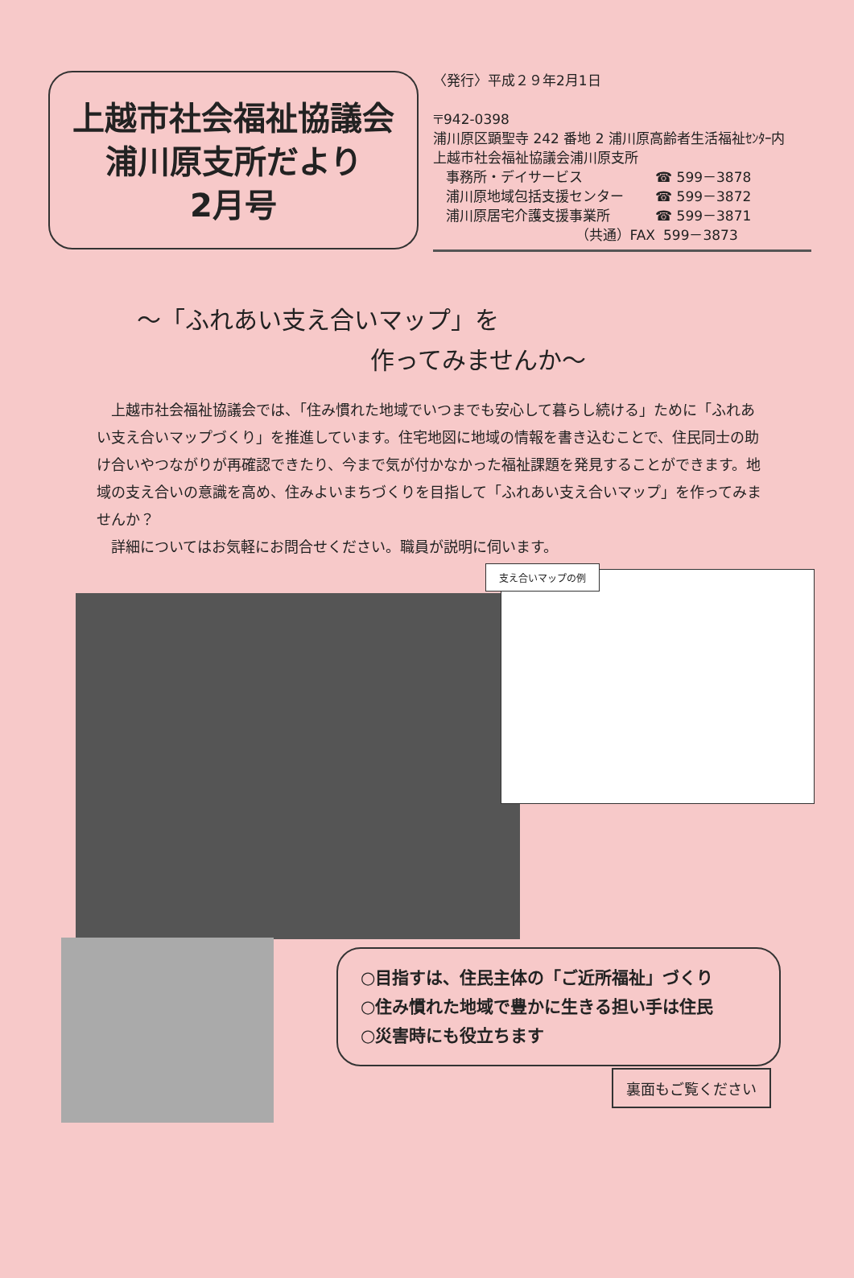上越市社会福祉協議会
浦川原支所だより
2月号
〈発行〉平成２９年2月1日
〒942-0398
浦川原区顕聖寺 242 番地 2 浦川原高齢者生活福祉ｾﾝﾀｰ内
上越市社会福祉協議会浦川原支所
事務所・デイサービス ☎ 599－3878
浦川原地域包括支援センター ☎ 599－3872
浦川原居宅介護支援事業所 ☎ 599－3871
（共通）FAX 599－3873
～「ふれあい支え合いマップ」を
作ってみませんか～
　上越市社会福祉協議会では、「住み慣れた地域でいつまでも安心して暮らし続ける」ために「ふれあい支え合いマップづくり」を推進しています。住宅地図に地域の情報を書き込むことで、住民同士の助け合いやつながりが再確認できたり、今まで気が付かなかった福祉課題を発見することができます。地域の支え合いの意識を高め、住みよいまちづくりを目指して「ふれあい支え合いマップ」を作ってみませんか？
　詳細についてはお気軽にお問合せください。職員が説明に伺います。
支え合いマップの例
○目指すは、住民主体の「ご近所福祉」づくり
○住み慣れた地域で豊かに生きる担い手は住民
○災害時にも役立ちます
裏面もご覧ください